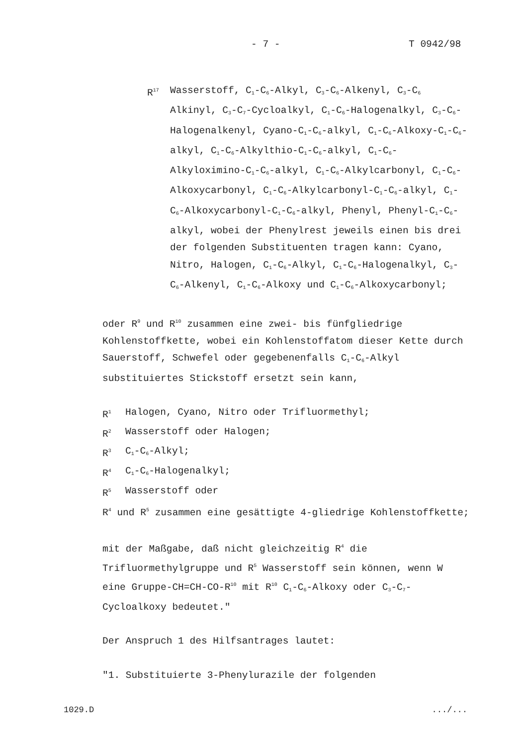- 7 - T 0942/98
R<sup>17</sup> Wasserstoff, C<sub>1</sub>-C<sub>6</sub>-Alkyl, C<sub>3</sub>-C<sub>6</sub>-Alkenyl, C<sub>3</sub>-C<sub>6</sub> Alkinyl, C<sub>3</sub>-C<sub>7</sub>-Cycloalkyl, C<sub>1</sub>-C<sub>6</sub>-Halogenalkyl, C<sub>3</sub>-C<sub>6</sub>-Halogenalkenyl, Cyano-C<sub>1</sub>-C<sub>6</sub>-alkyl, C<sub>1</sub>-C<sub>6</sub>-Alkoxy-C<sub>1</sub>-C<sub>6</sub>-alkyl, C<sub>1</sub>-C<sub>6</sub>-Alkylthio-C<sub>1</sub>-C<sub>6</sub>-alkyl, C<sub>1</sub>-C<sub>6</sub>-Alkyloximino-C<sub>1</sub>-C<sub>6</sub>-alkyl, C<sub>1</sub>-C<sub>6</sub>-Alkylcarbonyl, C<sub>1</sub>-C<sub>6</sub>-Alkoxycarbonyl, C<sub>1</sub>-C<sub>6</sub>-Alkylcarbonyl-C<sub>1</sub>-C<sub>6</sub>-alkyl, C<sub>1</sub>-C<sub>6</sub>-Alkoxycarbonyl-C<sub>1</sub>-C<sub>6</sub>-alkyl, Phenyl, Phenyl-C<sub>1</sub>-C<sub>6</sub>-alkyl, wobei der Phenylrest jeweils einen bis drei der folgenden Substituenten tragen kann: Cyano, Nitro, Halogen, C<sub>1</sub>-C<sub>6</sub>-Alkyl, C<sub>1</sub>-C<sub>6</sub>-Halogenalkyl, C<sub>3</sub>-C<sub>6</sub>-Alkenyl, C<sub>1</sub>-C<sub>6</sub>-Alkoxy und C<sub>1</sub>-C<sub>6</sub>-Alkoxycarbonyl;
oder R<sup>9</sup> und R<sup>10</sup> zusammen eine zwei- bis fünfgliedrige Kohlenstoffkette, wobei ein Kohlenstoffatom dieser Kette durch Sauerstoff, Schwefel oder gegebenenfalls C<sub>1</sub>-C<sub>6</sub>-Alkyl substituiertes Stickstoff ersetzt sein kann,
R<sup>1</sup> Halogen, Cyano, Nitro oder Trifluormethyl;
R<sup>2</sup> Wasserstoff oder Halogen;
R<sup>3</sup> C<sub>1</sub>-C<sub>6</sub>-Alkyl;
R<sup>4</sup> C<sub>1</sub>-C<sub>6</sub>-Halogenalkyl;
R<sup>5</sup> Wasserstoff oder
R<sup>4</sup> und R<sup>5</sup> zusammen eine gesättigte 4-gliedrige Kohlenstoffkette;
mit der Maßgabe, daß nicht gleichzeitig R<sup>4</sup> die Trifluormethylgruppe und R<sup>5</sup> Wasserstoff sein können, wenn W eine Gruppe-CH=CH-CO-R<sup>10</sup> mit R<sup>10</sup> C<sub>1</sub>-C<sub>6</sub>-Alkoxy oder C<sub>3</sub>-C<sub>7</sub>-Cycloalkoxy bedeutet."
Der Anspruch 1 des Hilfsantrages lautet:
"1. Substituierte 3-Phenylurazile der folgenden
1029.D .../...